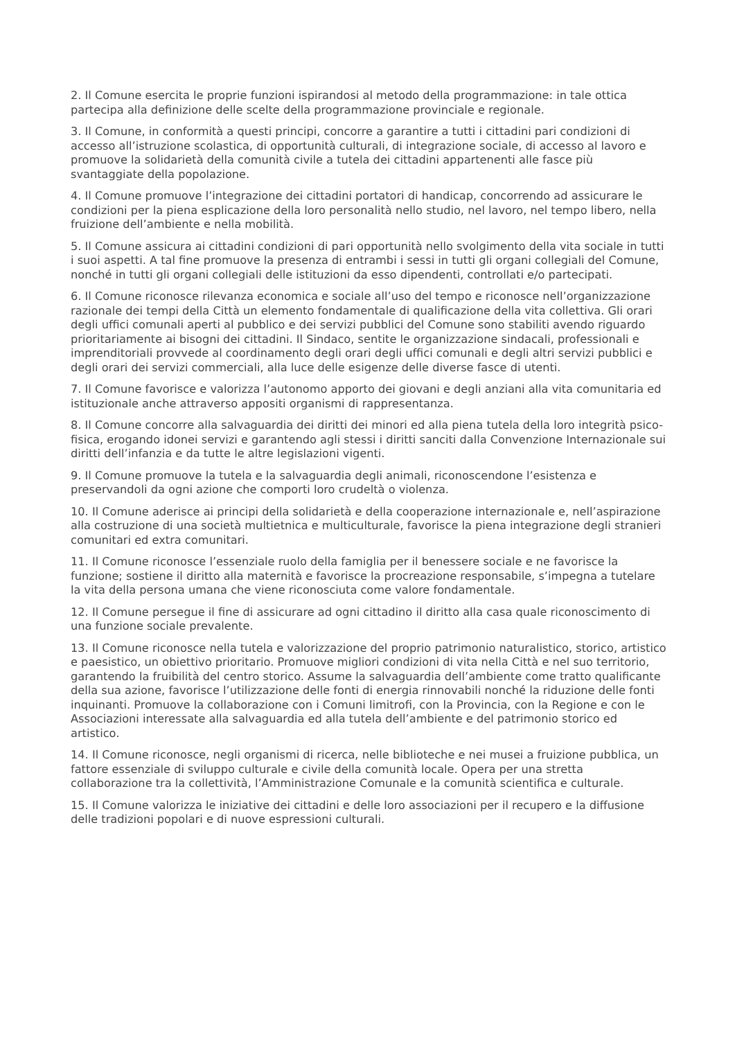2. Il Comune esercita le proprie funzioni ispirandosi al metodo della programmazione: in tale ottica partecipa alla definizione delle scelte della programmazione provinciale e regionale.
3. Il Comune, in conformità a questi principi, concorre a garantire a tutti i cittadini pari condizioni di accesso all’istruzione scolastica, di opportunità culturali, di integrazione sociale, di accesso al lavoro e promuove la solidarietà della comunità civile a tutela dei cittadini appartenenti alle fasce più svantaggiate della popolazione.
4. Il Comune promuove l’integrazione dei cittadini portatori di handicap, concorrendo ad assicurare le condizioni per la piena esplicazione della loro personalità nello studio, nel lavoro, nel tempo libero, nella fruizione dell’ambiente e nella mobilità.
5. Il Comune assicura ai cittadini condizioni di pari opportunità nello svolgimento della vita sociale in tutti i suoi aspetti. A tal fine promuove la presenza di entrambi i sessi in tutti gli organi collegiali del Comune, nonché in tutti gli organi collegiali delle istituzioni da esso dipendenti, controllati e/o partecipati.
6. Il Comune riconosce rilevanza economica e sociale all’uso del tempo e riconosce nell’organizzazione razionale dei tempi della Città un elemento fondamentale di qualificazione della vita collettiva. Gli orari degli uffici comunali aperti al pubblico e dei servizi pubblici del Comune sono stabiliti avendo riguardo prioritariamente ai bisogni dei cittadini. Il Sindaco, sentite le organizzazione sindacali, professionali e imprenditoriali provvede al coordinamento degli orari degli uffici comunali e degli altri servizi pubblici e degli orari dei servizi commerciali, alla luce delle esigenze delle diverse fasce di utenti.
7. Il Comune favorisce e valorizza l’autonomo apporto dei giovani e degli anziani alla vita comunitaria ed istituzionale anche attraverso appositi organismi di rappresentanza.
8. Il Comune concorre alla salvaguardia dei diritti dei minori ed alla piena tutela della loro integrità psico-fisica, erogando idonei servizi e garantendo agli stessi i diritti sanciti dalla Convenzione Internazionale sui diritti dell’infanzia e da tutte le altre legislazioni vigenti.
9. Il Comune promuove la tutela e la salvaguardia degli animali, riconoscendone l’esistenza e preservandoli da ogni azione che comporti loro crudeltà o violenza.
10. Il Comune aderisce ai principi della solidarietà e della cooperazione internazionale e, nell’aspirazione alla costruzione di una società multietnica e multiculturale, favorisce la piena integrazione degli stranieri comunitari ed extra comunitari.
11. Il Comune riconosce l’essenziale ruolo della famiglia per il benessere sociale e ne favorisce la funzione; sostiene il diritto alla maternità e favorisce la procreazione responsabile, s’impegna a tutelare la vita della persona umana che viene riconosciuta come valore fondamentale.
12. Il Comune persegue il fine di assicurare ad ogni cittadino il diritto alla casa quale riconoscimento di una funzione sociale prevalente.
13. Il Comune riconosce nella tutela e valorizzazione del proprio patrimonio naturalistico, storico, artistico e paesistico, un obiettivo prioritario. Promuove migliori condizioni di vita nella Città e nel suo territorio, garantendo la fruibilità del centro storico. Assume la salvaguardia dell’ambiente come tratto qualificante della sua azione, favorisce l’utilizzazione delle fonti di energia rinnovabili nonché la riduzione delle fonti inquinanti. Promuove la collaborazione con i Comuni limitrofi, con la Provincia, con la Regione e con le Associazioni interessate alla salvaguardia ed alla tutela dell’ambiente e del patrimonio storico ed artistico.
14. Il Comune riconosce, negli organismi di ricerca, nelle biblioteche e nei musei a fruizione pubblica, un fattore essenziale di sviluppo culturale e civile della comunità locale. Opera per una stretta collaborazione tra la collettività, l’Amministrazione Comunale e la comunità scientifica e culturale.
15. Il Comune valorizza le iniziative dei cittadini e delle loro associazioni per il recupero e la diffusione delle tradizioni popolari e di nuove espressioni culturali.